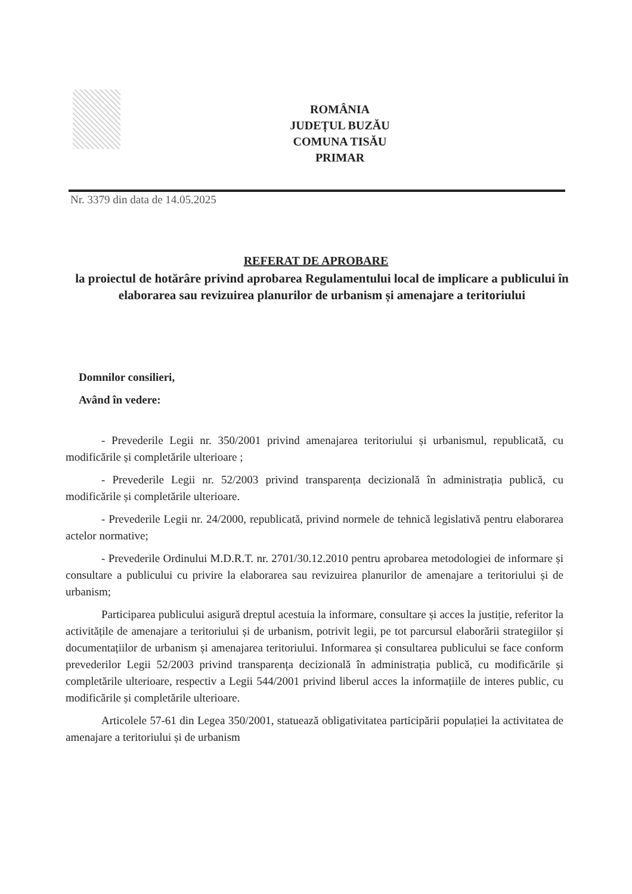ROMÂNIA
JUDEȚUL BUZĂU
COMUNA TISĂU
PRIMAR
Nr. 3379 din data de 14.05.2025
REFERAT DE APROBARE
la proiectul de hotărâre privind aprobarea Regulamentului local de implicare a publicului în elaborarea sau revizuirea planurilor de urbanism și amenajare a teritoriului
Domnilor consilieri,
Având în vedere:
- Prevederile Legii nr. 350/2001 privind amenajarea teritoriului și urbanismul, republicată, cu modificările și completările ulterioare ;
- Prevederile Legii nr. 52/2003 privind transparența decizională în administrația publică, cu modificările și completările ulterioare.
- Prevederile Legii nr. 24/2000, republicată, privind normele de tehnică legislativă pentru elaborarea actelor normative;
- Prevederile Ordinului M.D.R.T. nr. 2701/30.12.2010 pentru aprobarea metodologiei de informare și consultare a publicului cu privire la elaborarea sau revizuirea planurilor de amenajare a teritoriului și de urbanism;
Participarea publicului asigură dreptul acestuia la informare, consultare și acces la justiție, referitor la activitățile de amenajare a teritoriului și de urbanism, potrivit legii, pe tot parcursul elaborării strategiilor și documentațiilor de urbanism și amenajarea teritoriului. Informarea și consultarea publicului se face conform prevederilor Legii 52/2003 privind transparența decizională în administrația publică, cu modificările și completările ulterioare, respectiv a Legii 544/2001 privind liberul acces la informațiile de interes public, cu modificările și completările ulterioare.
Articolele 57-61 din Legea 350/2001, statuează obligativitatea participării populației la activitatea de amenajare a teritoriului și de urbanism